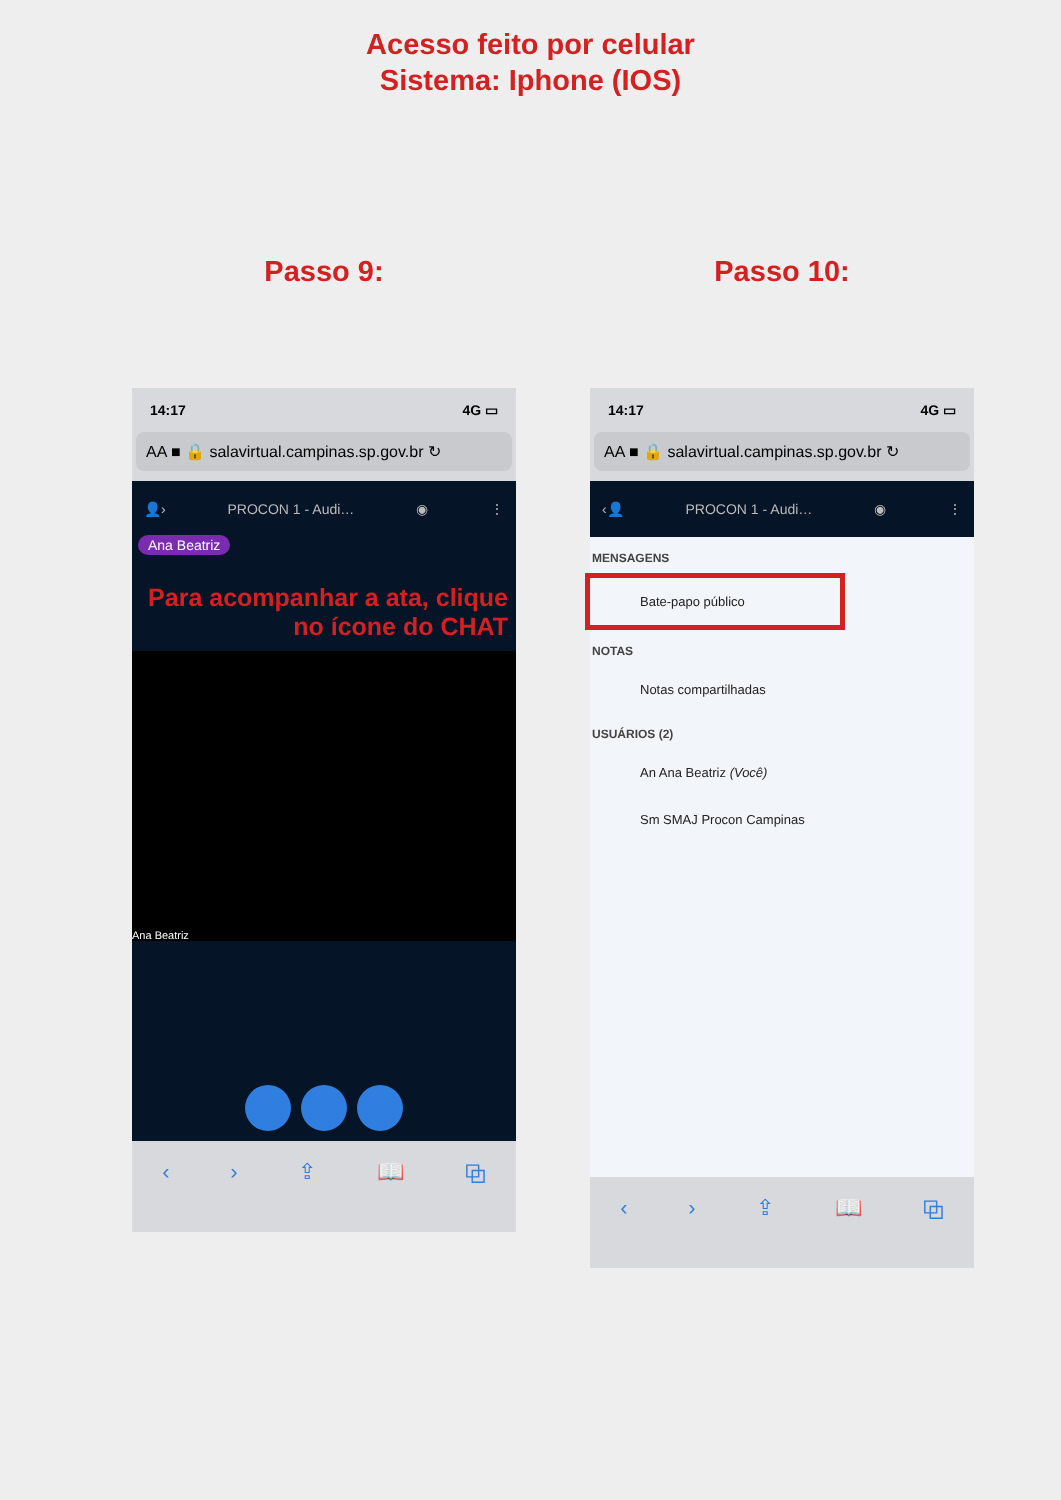Acesso feito por celular
Sistema: Iphone (IOS)
Passo 9:
14:17 4G ▭
AA ■ 🔒 salavirtual.campinas.sp.gov.br ↻
👤› PROCON 1 - Audi… ◉ ⋮
Ana Beatriz
Para acompanhar a ata, clique no ícone do CHAT
Ana Beatriz
‹ › ⇪ 📖 ⧉
Passo 10:
14:17 4G ▭
AA ■ 🔒 salavirtual.campinas.sp.gov.br ↻
‹👤 PROCON 1 - Audi… ◉ ⋮
MENSAGENS
Bate-papo público
NOTAS
Notas compartilhadas
USUÁRIOS (2)
An Ana Beatriz (Você)
Sm SMAJ Procon Campinas
‹ › ⇪ 📖 ⧉